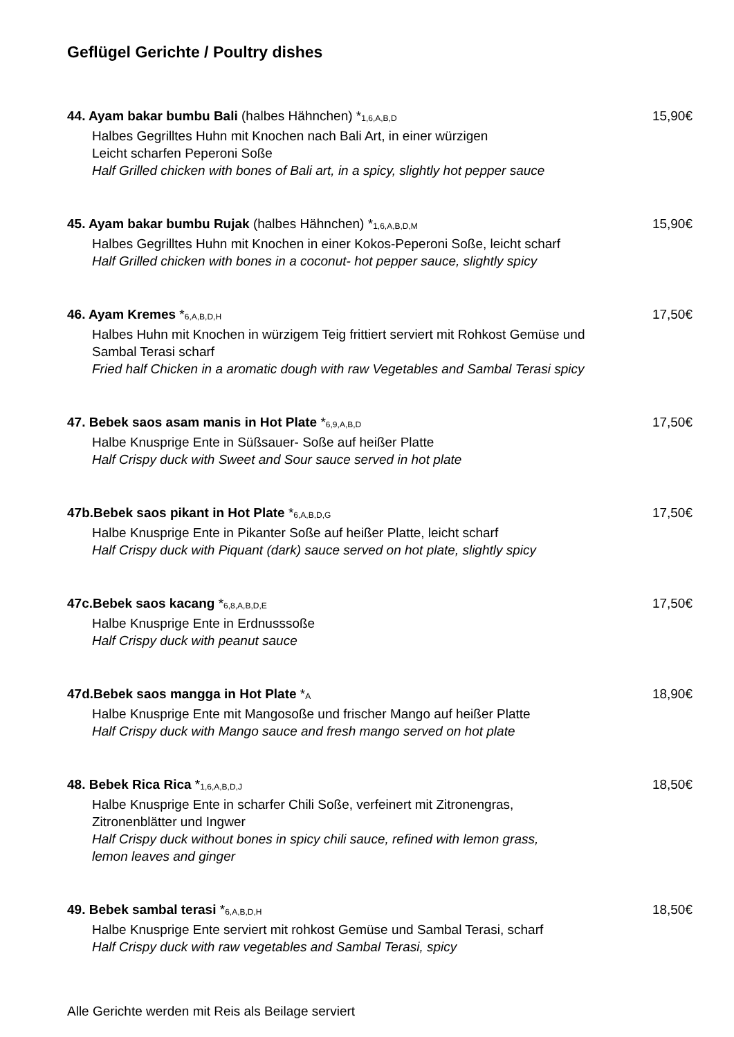Geflügel Gerichte / Poultry dishes
15,90€ 44. Ayam bakar bumbu Bali (halbes Hähnchen) *<sub>1,6,A,B,D</sub>
Halbes Gegrilltes Huhn mit Knochen nach Bali Art, in einer würzigen
Leicht scharfen Peperoni Soße
Half Grilled chicken with bones of Bali art, in a spicy, slightly hot pepper sauce
15,90€ 45. Ayam bakar bumbu Rujak (halbes Hähnchen) *<sub>1,6,A,B,D,M</sub>
Halbes Gegrilltes Huhn mit Knochen in einer Kokos-Peperoni Soße, leicht scharf
Half Grilled chicken with bones in a coconut- hot pepper sauce, slightly spicy
17,50€ 46. Ayam Kremes *<sub>6,A,B,D,H</sub>
Halbes Huhn mit Knochen in würzigem Teig frittiert serviert mit Rohkost Gemüse und
Sambal Terasi scharf
Fried half Chicken in a aromatic dough with raw Vegetables and Sambal Terasi spicy
17,50€ 47. Bebek saos asam manis in Hot Plate *<sub>6,9,A,B,D</sub>
Halbe Knusprige Ente in Süßsauer- Soße auf heißer Platte
Half Crispy duck with Sweet and Sour sauce served in hot plate
17,50€ 47b.Bebek saos pikant in Hot Plate *<sub>6,A,B,D,G</sub>
Halbe Knusprige Ente in Pikanter Soße auf heißer Platte, leicht scharf
Half Crispy duck with Piquant (dark) sauce served on hot plate, slightly spicy
17,50€ 47c.Bebek saos kacang *<sub>6,8,A,B,D,E</sub>
Halbe Knusprige Ente in Erdnusssoße
Half Crispy duck with peanut sauce
18,90€ 47d.Bebek saos mangga in Hot Plate *<sub>A</sub>
Halbe Knusprige Ente mit Mangosoße und frischer Mango auf heißer Platte
Half Crispy duck with Mango sauce and fresh mango served on hot plate
18,50€ 48. Bebek Rica Rica *<sub>1,6,A,B,D,J</sub>
Halbe Knusprige Ente in scharfer Chili Soße, verfeinert mit Zitronengras,
Zitronenblätter und Ingwer
Half Crispy duck without bones in spicy chili sauce, refined with lemon grass,
lemon leaves and ginger
18,50€ 49. Bebek sambal terasi *<sub>6,A,B,D,H</sub>
Halbe Knusprige Ente serviert mit rohkost Gemüse und Sambal Terasi, scharf
Half Crispy duck with raw vegetables and Sambal Terasi, spicy
Alle Gerichte werden mit Reis als Beilage serviert